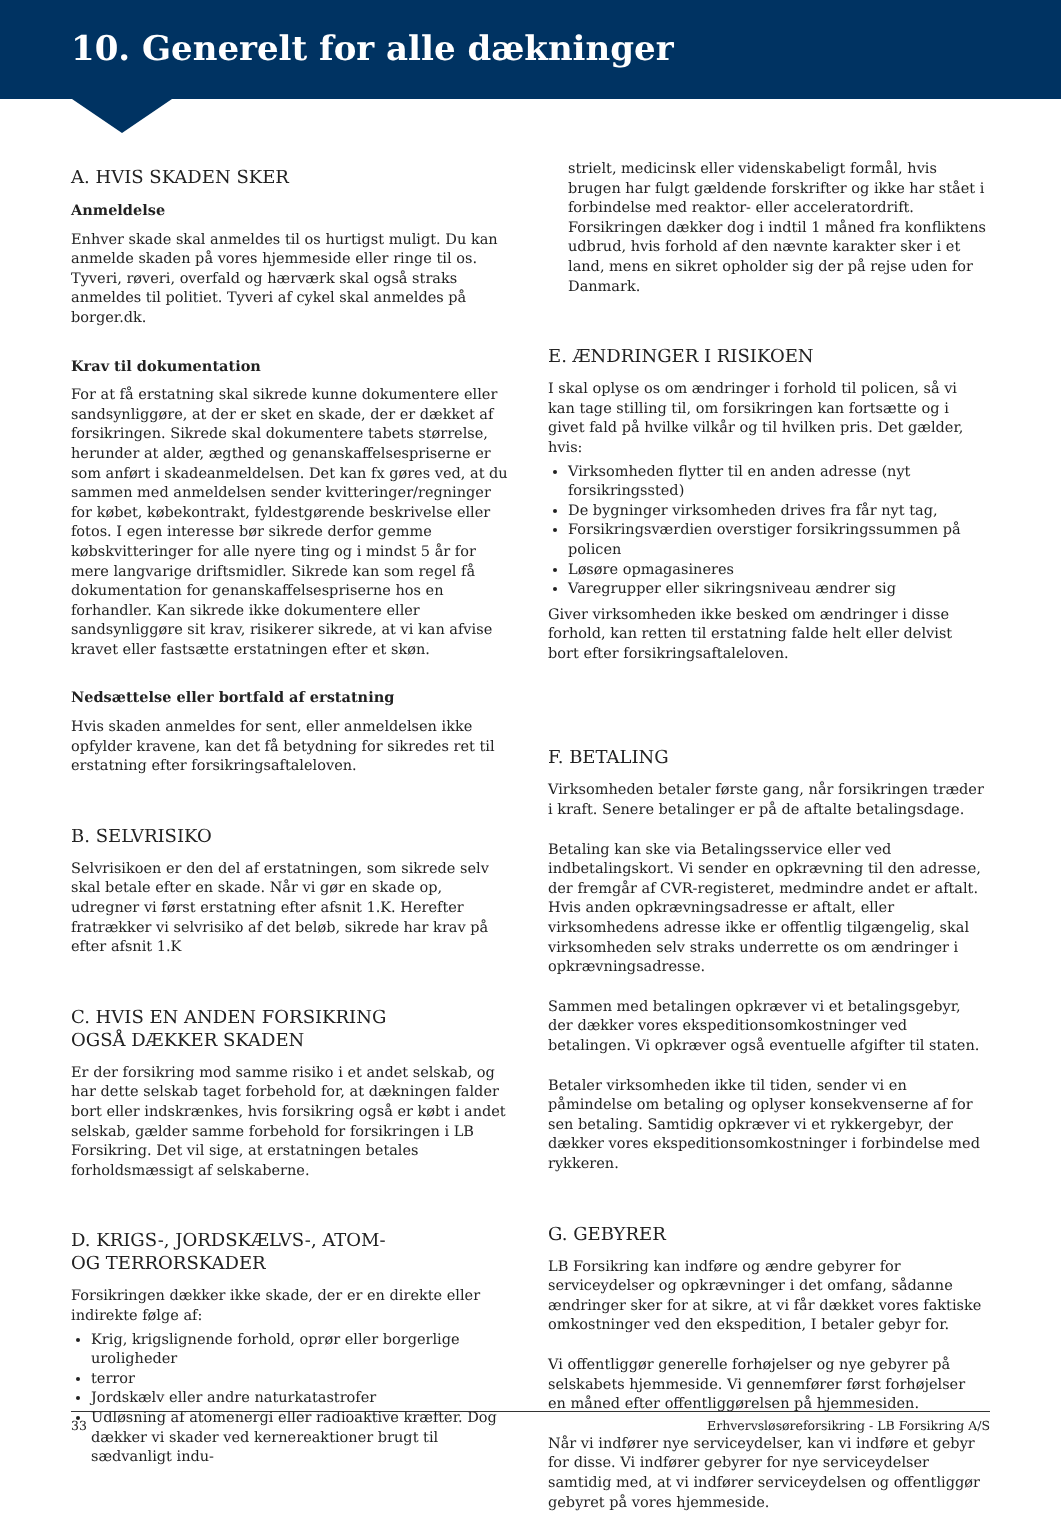10. Generelt for alle dækninger
A. HVIS SKADEN SKER
Anmeldelse
Enhver skade skal anmeldes til os hurtigst muligt. Du kan anmelde skaden på vores hjemmeside eller ringe til os. Tyveri, røveri, overfald og hærværk skal også straks anmeldes til politiet. Tyveri af cykel skal anmeldes på borger.dk.
Krav til dokumentation
For at få erstatning skal sikrede kunne dokumentere eller sandsynliggøre, at der er sket en skade, der er dækket af forsikringen. Sikrede skal dokumentere tabets størrelse, herunder at alder, ægthed og genanskaffelsespriserne er som anført i skadeanmeldelsen. Det kan fx gøres ved, at du sammen med anmeldelsen sender kvitteringer/regninger for købet, købekontrakt, fyldestgørende beskrivelse eller fotos. I egen interesse bør sikrede derfor gemme købskvitteringer for alle nyere ting og i mindst 5 år for mere langvarige driftsmidler. Sikrede kan som regel få dokumentation for genanskaffelsespriserne hos en forhandler. Kan sikrede ikke dokumentere eller sandsynliggøre sit krav, risikerer sikrede, at vi kan afvise kravet eller fastsætte erstatningen efter et skøn.
Nedsættelse eller bortfald af erstatning
Hvis skaden anmeldes for sent, eller anmeldelsen ikke opfylder kravene, kan det få betydning for sikredes ret til erstatning efter forsikringsaftaleloven.
B. SELVRISIKO
Selvrisikoen er den del af erstatningen, som sikrede selv skal betale efter en skade. Når vi gør en skade op, udregner vi først erstatning efter afsnit 1.K. Herefter fratrækker vi selvrisiko af det beløb, sikrede har krav på efter afsnit 1.K
C. HVIS EN ANDEN FORSIKRING
OGSÅ DÆKKER SKADEN
Er der forsikring mod samme risiko i et andet selskab, og har dette selskab taget forbehold for, at dækningen falder bort eller indskrænkes, hvis forsikring også er købt i andet selskab, gælder samme forbehold for forsikringen i LB Forsikring. Det vil sige, at erstatningen betales forholdsmæssigt af selskaberne.
D. KRIGS-, JORDSKÆLVS-, ATOM-
OG TERRORSKADER
Forsikringen dækker ikke skade, der er en direkte eller indirekte følge af:
Krig, krigslignende forhold, oprør eller borgerlige uroligheder
terror
Jordskælv eller andre naturkatastrofer
Udløsning af atomenergi eller radioaktive kræfter. Dog dækker vi skader ved kernereaktioner brugt til sædvanligt indu-
strielt, medicinsk eller videnskabeligt formål, hvis brugen har fulgt gældende forskrifter og ikke har stået i forbindelse med reaktor- eller acceleratordrift. Forsikringen dækker dog i indtil 1 måned fra konfliktens udbrud, hvis forhold af den nævnte karakter sker i et land, mens en sikret opholder sig der på rejse uden for Danmark.
E. ÆNDRINGER I RISIKOEN
I skal oplyse os om ændringer i forhold til policen, så vi kan tage stilling til, om forsikringen kan fortsætte og i givet fald på hvilke vilkår og til hvilken pris. Det gælder, hvis:
Virksomheden flytter til en anden adresse (nyt forsikringssted)
De bygninger virksomheden drives fra får nyt tag,
Forsikringsværdien overstiger forsikringssummen på policen
Løsøre opmagasineres
Varegrupper eller sikringsniveau ændrer sig
Giver virksomheden ikke besked om ændringer i disse forhold, kan retten til erstatning falde helt eller delvist bort efter forsikringsaftaleloven.
F. BETALING
Virksomheden betaler første gang, når forsikringen træder i kraft. Senere betalinger er på de aftalte betalingsdage.
Betaling kan ske via Betalingsservice eller ved indbetalingskort. Vi sender en opkrævning til den adresse, der fremgår af CVR-registeret, medmindre andet er aftalt. Hvis anden opkrævningsadresse er aftalt, eller virksomhedens adresse ikke er offentlig tilgængelig, skal virksomheden selv straks underrette os om ændringer i opkrævningsadresse.
Sammen med betalingen opkræver vi et betalingsgebyr, der dækker vores ekspeditionsomkostninger ved betalingen. Vi opkræver også eventuelle afgifter til staten.
Betaler virksomheden ikke til tiden, sender vi en påmindelse om betaling og oplyser konsekvenserne af for sen betaling. Samtidig opkræver vi et rykkergebyr, der dækker vores ekspeditionsomkostninger i forbindelse med rykkeren.
G. GEBYRER
LB Forsikring kan indføre og ændre gebyrer for serviceydelser og opkrævninger i det omfang, sådanne ændringer sker for at sikre, at vi får dækket vores faktiske omkostninger ved den ekspedition, I betaler gebyr for.
Vi offentliggør generelle forhøjelser og nye gebyrer på selskabets hjemmeside. Vi gennemfører først forhøjelser en måned efter offentliggørelsen på hjemmesiden.
Når vi indfører nye serviceydelser, kan vi indføre et gebyr for disse. Vi indfører gebyrer for nye serviceydelser samtidig med, at vi indfører serviceydelsen og offentliggør gebyret på vores hjemmeside.
33 Erhvervsløsøreforsikring - LB Forsikring A/S